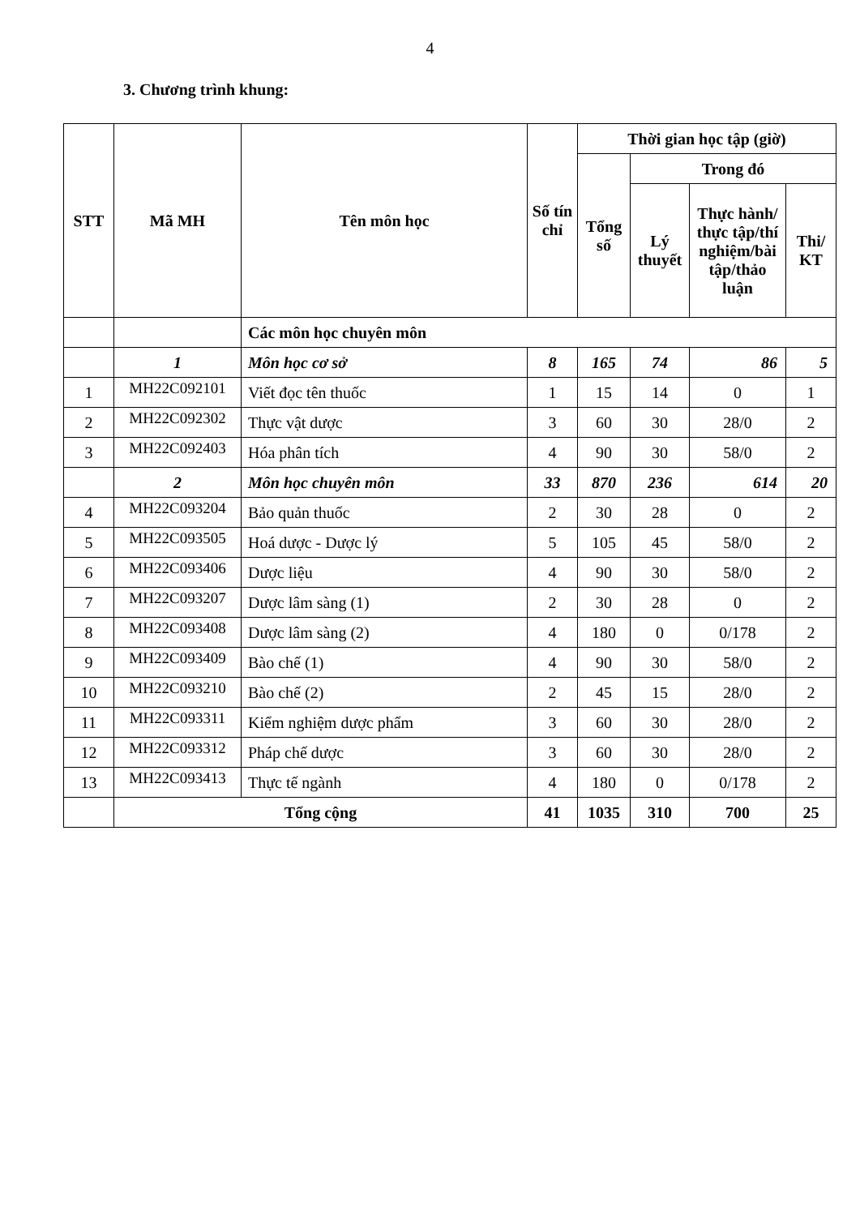4
3. Chương trình khung:
| STT | Mã MH | Tên môn học | Số tín chỉ | Thời gian học tập (giờ) | | | |
| --- | --- | --- | --- | --- | --- | --- | --- |
| | | | | Tổng số | Trong đó | | |
| | | | | | Lý thuyết | Thực hành/ thực tập/thí nghiệm/bài tập/thảo luận | Thi/ KT |
| | | Các môn học chuyên môn | | | | | |
| | 1 | Môn học cơ sở | 8 | 165 | 74 | 86 | 5 |
| 1 | MH22C092101 | Viết đọc tên thuốc | 1 | 15 | 14 | 0 | 1 |
| 2 | MH22C092302 | Thực vật dược | 3 | 60 | 30 | 28/0 | 2 |
| 3 | MH22C092403 | Hóa phân tích | 4 | 90 | 30 | 58/0 | 2 |
| | 2 | Môn học chuyên môn | 33 | 870 | 236 | 614 | 20 |
| 4 | MH22C093204 | Bảo quản thuốc | 2 | 30 | 28 | 0 | 2 |
| 5 | MH22C093505 | Hoá dược - Dược lý | 5 | 105 | 45 | 58/0 | 2 |
| 6 | MH22C093406 | Dược liệu | 4 | 90 | 30 | 58/0 | 2 |
| 7 | MH22C093207 | Dược lâm sàng (1) | 2 | 30 | 28 | 0 | 2 |
| 8 | MH22C093408 | Dược lâm sàng (2) | 4 | 180 | 0 | 0/178 | 2 |
| 9 | MH22C093409 | Bào chế (1) | 4 | 90 | 30 | 58/0 | 2 |
| 10 | MH22C093210 | Bào chế (2) | 2 | 45 | 15 | 28/0 | 2 |
| 11 | MH22C093311 | Kiểm nghiệm dược phẩm | 3 | 60 | 30 | 28/0 | 2 |
| 12 | MH22C093312 | Pháp chế dược | 3 | 60 | 30 | 28/0 | 2 |
| 13 | MH22C093413 | Thực tế ngành | 4 | 180 | 0 | 0/178 | 2 |
| | Tổng cộng | | 41 | 1035 | 310 | 700 | 25 |